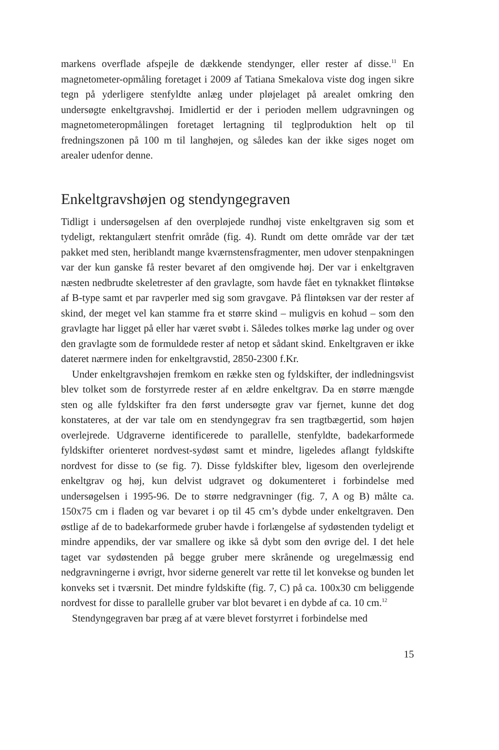markens overflade afspejle de dækkende stendynger, eller rester af disse.<sup>11</sup> En magnetometer-opmåling foretaget i 2009 af Tatiana Smekalova viste dog ingen sikre tegn på yderligere stenfyldte anlæg under pløjelaget på arealet omkring den undersøgte enkeltgravshøj. Imidlertid er der i perioden mellem udgravningen og magnetometeropmålingen foretaget lertagning til teglproduktion helt op til fredningszonen på 100 m til langhøjen, og således kan der ikke siges noget om arealer udenfor denne.
Enkeltgravshøjen og stendyngegraven
Tidligt i undersøgelsen af den overpløjede rundhøj viste enkeltgraven sig som et tydeligt, rektangulært stenfrit område (fig. 4). Rundt om dette område var der tæt pakket med sten, heriblandt mange kværnstensfragmenter, men udover stenpakningen var der kun ganske få rester bevaret af den omgivende høj. Der var i enkeltgraven næsten nedbrudte skeletrester af den gravlagte, som havde fået en tyknakket flintøkse af B-type samt et par ravperler med sig som gravgave. På flintøksen var der rester af skind, der meget vel kan stamme fra et større skind – muligvis en kohud – som den gravlagte har ligget på eller har været svøbt i. Således tolkes mørke lag under og over den gravlagte som de formuldede rester af netop et sådant skind. Enkeltgraven er ikke dateret nærmere inden for enkeltgravstid, 2850-2300 f.Kr.
Under enkeltgravshøjen fremkom en række sten og fyldskifter, der indledningsvist blev tolket som de forstyrrede rester af en ældre enkeltgrav. Da en større mængde sten og alle fyldskifter fra den først undersøgte grav var fjernet, kunne det dog konstateres, at der var tale om en stendyngegrav fra sen tragtbægertid, som højen overlejrede. Udgraverne identificerede to parallelle, stenfyldte, badekarformede fyldskifter orienteret nordvest-sydøst samt et mindre, ligeledes aflangt fyldskifte nordvest for disse to (se fig. 7). Disse fyldskifter blev, ligesom den overlejrende enkeltgrav og høj, kun delvist udgravet og dokumenteret i forbindelse med undersøgelsen i 1995-96. De to større nedgravninger (fig. 7, A og B) målte ca. 150x75 cm i fladen og var bevaret i op til 45 cm’s dybde under enkeltgraven. Den østlige af de to badekarformede gruber havde i forlængelse af sydøstenden tydeligt et mindre appendiks, der var smallere og ikke så dybt som den øvrige del. I det hele taget var sydøstenden på begge gruber mere skrånende og uregelmæssig end nedgravningerne i øvrigt, hvor siderne generelt var rette til let konvekse og bunden let konveks set i tværsnit. Det mindre fyldskifte (fig. 7, C) på ca. 100x30 cm beliggende nordvest for disse to parallelle gruber var blot bevaret i en dybde af ca. 10 cm.<sup>12</sup>
Stendyngegraven bar præg af at være blevet forstyrret i forbindelse med
15